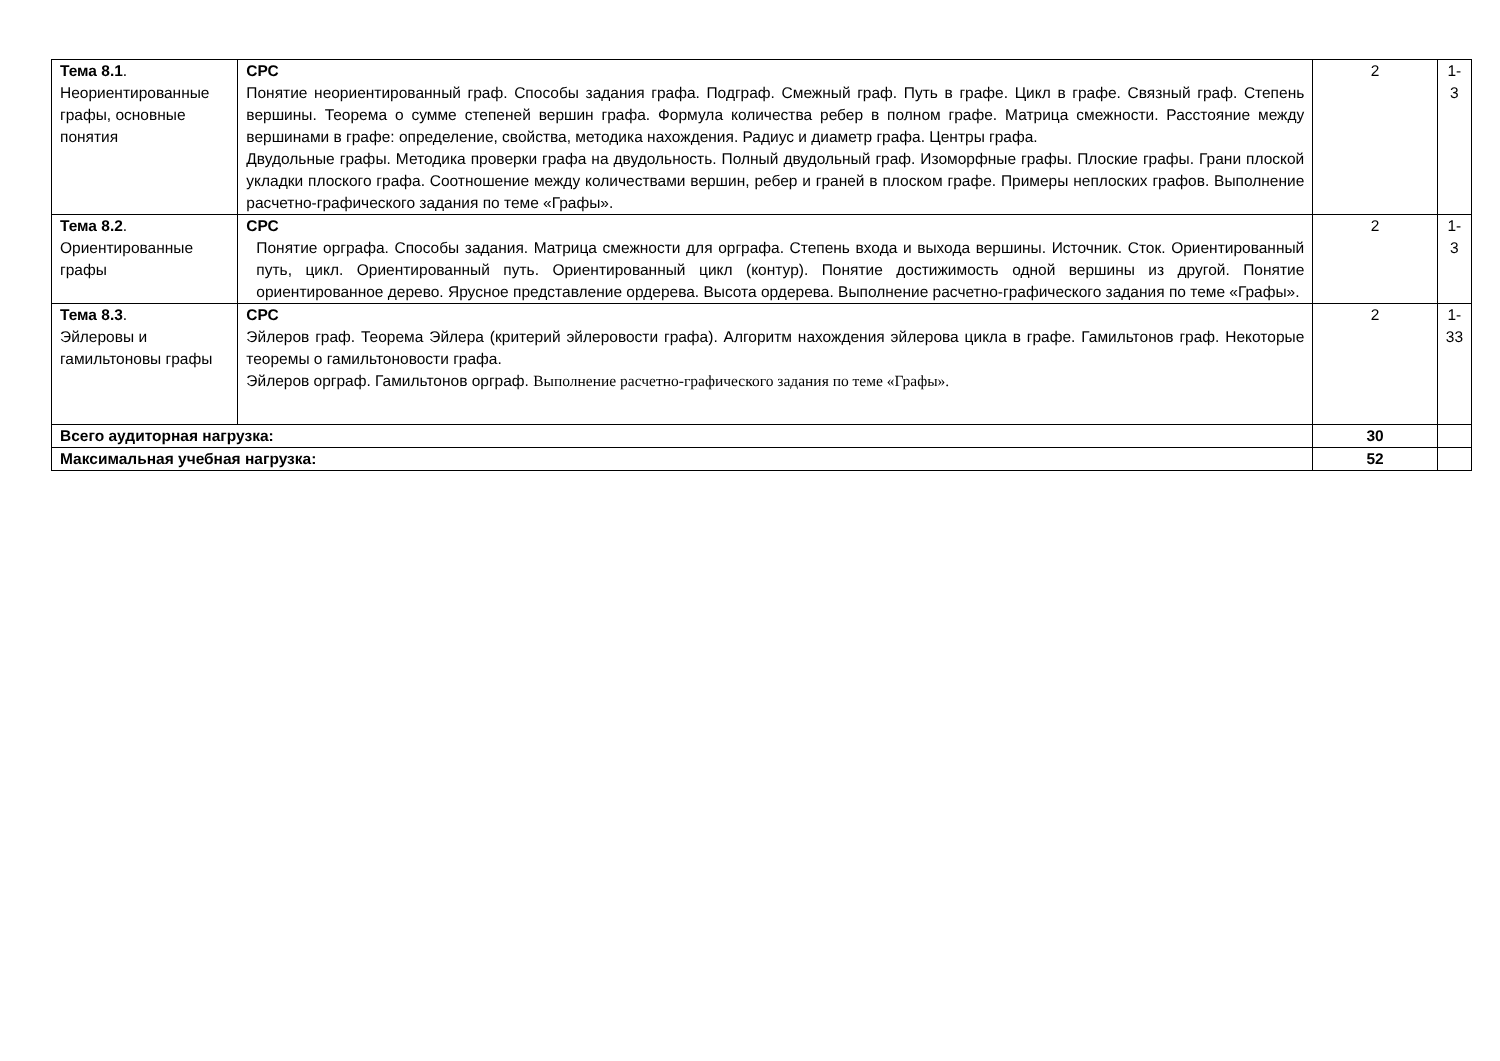| Тема 8.1 . Неориентированные графы, основные понятия | СРС Понятие неориентированный граф. Способы задания графа. Подграф. Смежный граф. Путь в графе. Цикл в графе. Связный граф. Степень вершины. Теорема о сумме степеней вершин графа. Формула количества ребер в полном графе. Матрица смежности. Расстояние между вершинами в графе: определение, свойства, методика нахождения. Радиус и диаметр графа. Центры графа. Двудольные графы. Методика проверки графа на двудольность. Полный двудольный граф. Изоморфные графы. Плоские графы. Грани плоской укладки плоского графа. Соотношение между количествами вершин, ребер и граней в плоском графе. Примеры неплоских графов. Выполнение расчетно-графического задания по теме «Графы». | 2 | 1-3 |
| Тема 8.2 . Ориентированные графы | СРС Понятие орграфа. Способы задания. Матрица смежности для орграфа. Степень входа и выхода вершины. Источник. Сток. Ориентированный путь, цикл. Ориентированный путь. Ориентированный цикл (контур). Понятие достижимость одной вершины из другой. Понятие ориентированное дерево. Ярусное представление ордерева. Высота ордерева. Выполнение расчетно-графического задания по теме «Графы». | 2 | 1-3 |
| Тема 8.3 . Эйлеровы и гамильтоновы графы | СРС Эйлеров граф. Теорема Эйлера (критерий эйлеровости графа). Алгоритм нахождения эйлерова цикла в графе. Гамильтонов граф. Некоторые теоремы о гамильтоновости графа. Эйлеров орграф. Гамильтонов орграф. Выполнение расчетно-графического задания по теме «Графы». | 2 | 1-33 |
| Всего аудиторная нагрузка: | | 30 | |
| Максимальная учебная нагрузка: | | 52 | |